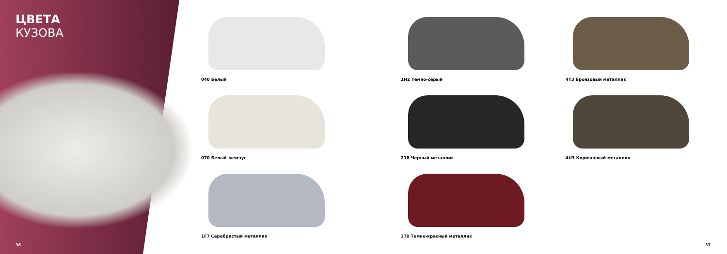ЦВЕТА
КУЗОВА
040 Белый
1H2 Темно-серый
4T3 Бронзовый металлик
070 Белый жемчуг
218 Черный металлик
4U3 Коричневый металлик
1F7 Серебристый металлик
3T0 Темно-красный металлик
36 37